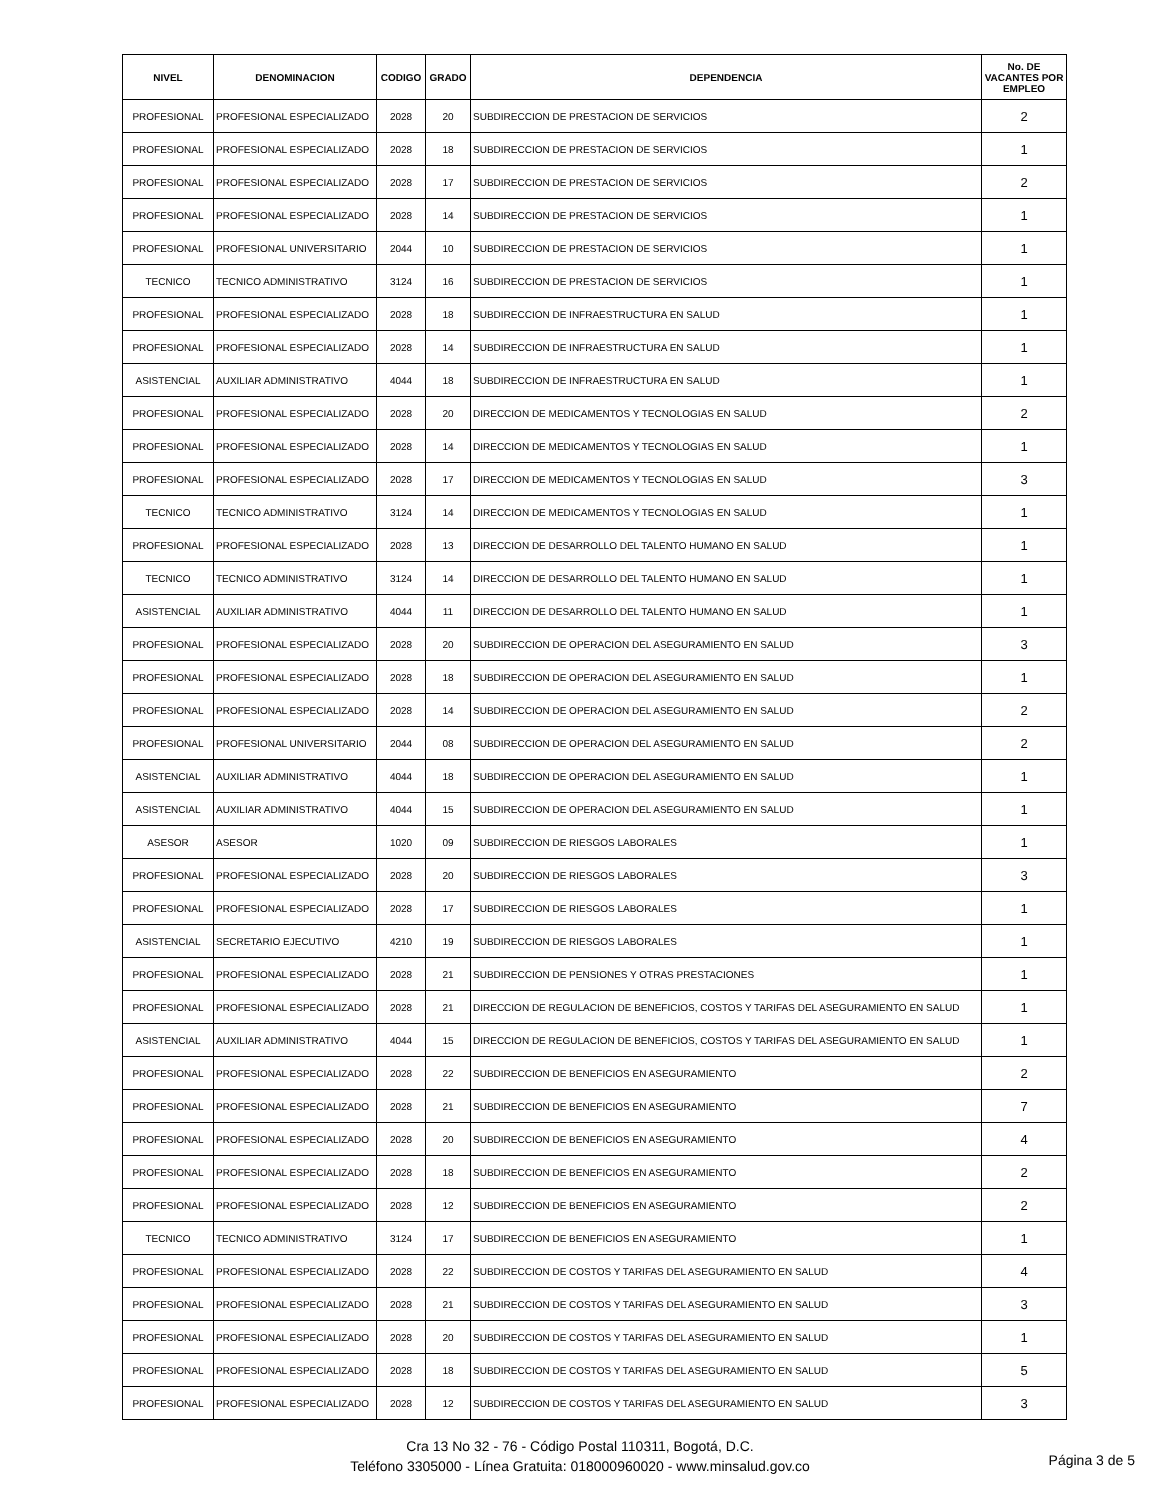| NIVEL | DENOMINACION | CODIGO | GRADO | DEPENDENCIA | No. DE VACANTES POR EMPLEO |
| --- | --- | --- | --- | --- | --- |
| PROFESIONAL | PROFESIONAL ESPECIALIZADO | 2028 | 20 | SUBDIRECCION DE PRESTACION DE SERVICIOS | 2 |
| PROFESIONAL | PROFESIONAL ESPECIALIZADO | 2028 | 18 | SUBDIRECCION DE PRESTACION DE SERVICIOS | 1 |
| PROFESIONAL | PROFESIONAL ESPECIALIZADO | 2028 | 17 | SUBDIRECCION DE PRESTACION DE SERVICIOS | 2 |
| PROFESIONAL | PROFESIONAL ESPECIALIZADO | 2028 | 14 | SUBDIRECCION DE PRESTACION DE SERVICIOS | 1 |
| PROFESIONAL | PROFESIONAL UNIVERSITARIO | 2044 | 10 | SUBDIRECCION DE PRESTACION DE SERVICIOS | 1 |
| TECNICO | TECNICO ADMINISTRATIVO | 3124 | 16 | SUBDIRECCION DE PRESTACION DE SERVICIOS | 1 |
| PROFESIONAL | PROFESIONAL ESPECIALIZADO | 2028 | 18 | SUBDIRECCION DE INFRAESTRUCTURA EN SALUD | 1 |
| PROFESIONAL | PROFESIONAL ESPECIALIZADO | 2028 | 14 | SUBDIRECCION DE INFRAESTRUCTURA EN SALUD | 1 |
| ASISTENCIAL | AUXILIAR ADMINISTRATIVO | 4044 | 18 | SUBDIRECCION DE INFRAESTRUCTURA EN SALUD | 1 |
| PROFESIONAL | PROFESIONAL ESPECIALIZADO | 2028 | 20 | DIRECCION DE MEDICAMENTOS Y TECNOLOGIAS EN SALUD | 2 |
| PROFESIONAL | PROFESIONAL ESPECIALIZADO | 2028 | 14 | DIRECCION DE MEDICAMENTOS Y TECNOLOGIAS EN SALUD | 1 |
| PROFESIONAL | PROFESIONAL ESPECIALIZADO | 2028 | 17 | DIRECCION DE MEDICAMENTOS Y TECNOLOGIAS EN SALUD | 3 |
| TECNICO | TECNICO ADMINISTRATIVO | 3124 | 14 | DIRECCION DE MEDICAMENTOS Y TECNOLOGIAS EN SALUD | 1 |
| PROFESIONAL | PROFESIONAL ESPECIALIZADO | 2028 | 13 | DIRECCION DE DESARROLLO DEL TALENTO HUMANO EN SALUD | 1 |
| TECNICO | TECNICO ADMINISTRATIVO | 3124 | 14 | DIRECCION DE DESARROLLO DEL TALENTO HUMANO EN SALUD | 1 |
| ASISTENCIAL | AUXILIAR ADMINISTRATIVO | 4044 | 11 | DIRECCION DE DESARROLLO DEL TALENTO HUMANO EN SALUD | 1 |
| PROFESIONAL | PROFESIONAL ESPECIALIZADO | 2028 | 20 | SUBDIRECCION DE OPERACION DEL ASEGURAMIENTO EN SALUD | 3 |
| PROFESIONAL | PROFESIONAL ESPECIALIZADO | 2028 | 18 | SUBDIRECCION DE OPERACION DEL ASEGURAMIENTO EN SALUD | 1 |
| PROFESIONAL | PROFESIONAL ESPECIALIZADO | 2028 | 14 | SUBDIRECCION DE OPERACION DEL ASEGURAMIENTO EN SALUD | 2 |
| PROFESIONAL | PROFESIONAL UNIVERSITARIO | 2044 | 08 | SUBDIRECCION DE OPERACION DEL ASEGURAMIENTO EN SALUD | 2 |
| ASISTENCIAL | AUXILIAR ADMINISTRATIVO | 4044 | 18 | SUBDIRECCION DE OPERACION DEL ASEGURAMIENTO EN SALUD | 1 |
| ASISTENCIAL | AUXILIAR ADMINISTRATIVO | 4044 | 15 | SUBDIRECCION DE OPERACION DEL ASEGURAMIENTO EN SALUD | 1 |
| ASESOR | ASESOR | 1020 | 09 | SUBDIRECCION DE RIESGOS LABORALES | 1 |
| PROFESIONAL | PROFESIONAL ESPECIALIZADO | 2028 | 20 | SUBDIRECCION DE RIESGOS LABORALES | 3 |
| PROFESIONAL | PROFESIONAL ESPECIALIZADO | 2028 | 17 | SUBDIRECCION DE RIESGOS LABORALES | 1 |
| ASISTENCIAL | SECRETARIO EJECUTIVO | 4210 | 19 | SUBDIRECCION DE RIESGOS LABORALES | 1 |
| PROFESIONAL | PROFESIONAL ESPECIALIZADO | 2028 | 21 | SUBDIRECCION DE PENSIONES Y OTRAS PRESTACIONES | 1 |
| PROFESIONAL | PROFESIONAL ESPECIALIZADO | 2028 | 21 | DIRECCION DE REGULACION DE BENEFICIOS, COSTOS Y TARIFAS DEL ASEGURAMIENTO EN SALUD | 1 |
| ASISTENCIAL | AUXILIAR ADMINISTRATIVO | 4044 | 15 | DIRECCION DE REGULACION DE BENEFICIOS, COSTOS Y TARIFAS DEL ASEGURAMIENTO EN SALUD | 1 |
| PROFESIONAL | PROFESIONAL ESPECIALIZADO | 2028 | 22 | SUBDIRECCION DE BENEFICIOS EN ASEGURAMIENTO | 2 |
| PROFESIONAL | PROFESIONAL ESPECIALIZADO | 2028 | 21 | SUBDIRECCION DE BENEFICIOS EN ASEGURAMIENTO | 7 |
| PROFESIONAL | PROFESIONAL ESPECIALIZADO | 2028 | 20 | SUBDIRECCION DE BENEFICIOS EN ASEGURAMIENTO | 4 |
| PROFESIONAL | PROFESIONAL ESPECIALIZADO | 2028 | 18 | SUBDIRECCION DE BENEFICIOS EN ASEGURAMIENTO | 2 |
| PROFESIONAL | PROFESIONAL ESPECIALIZADO | 2028 | 12 | SUBDIRECCION DE BENEFICIOS EN ASEGURAMIENTO | 2 |
| TECNICO | TECNICO ADMINISTRATIVO | 3124 | 17 | SUBDIRECCION DE BENEFICIOS EN ASEGURAMIENTO | 1 |
| PROFESIONAL | PROFESIONAL ESPECIALIZADO | 2028 | 22 | SUBDIRECCION DE COSTOS Y TARIFAS DEL ASEGURAMIENTO EN SALUD | 4 |
| PROFESIONAL | PROFESIONAL ESPECIALIZADO | 2028 | 21 | SUBDIRECCION DE COSTOS Y TARIFAS DEL ASEGURAMIENTO EN SALUD | 3 |
| PROFESIONAL | PROFESIONAL ESPECIALIZADO | 2028 | 20 | SUBDIRECCION DE COSTOS Y TARIFAS DEL ASEGURAMIENTO EN SALUD | 1 |
| PROFESIONAL | PROFESIONAL ESPECIALIZADO | 2028 | 18 | SUBDIRECCION DE COSTOS Y TARIFAS DEL ASEGURAMIENTO EN SALUD | 5 |
| PROFESIONAL | PROFESIONAL ESPECIALIZADO | 2028 | 12 | SUBDIRECCION DE COSTOS Y TARIFAS DEL ASEGURAMIENTO EN SALUD | 3 |
Cra 13 No 32 - 76 - Código Postal 110311, Bogotá, D.C.
Teléfono 3305000 - Línea Gratuita: 018000960020 - www.minsalud.gov.co
Página 3 de 5